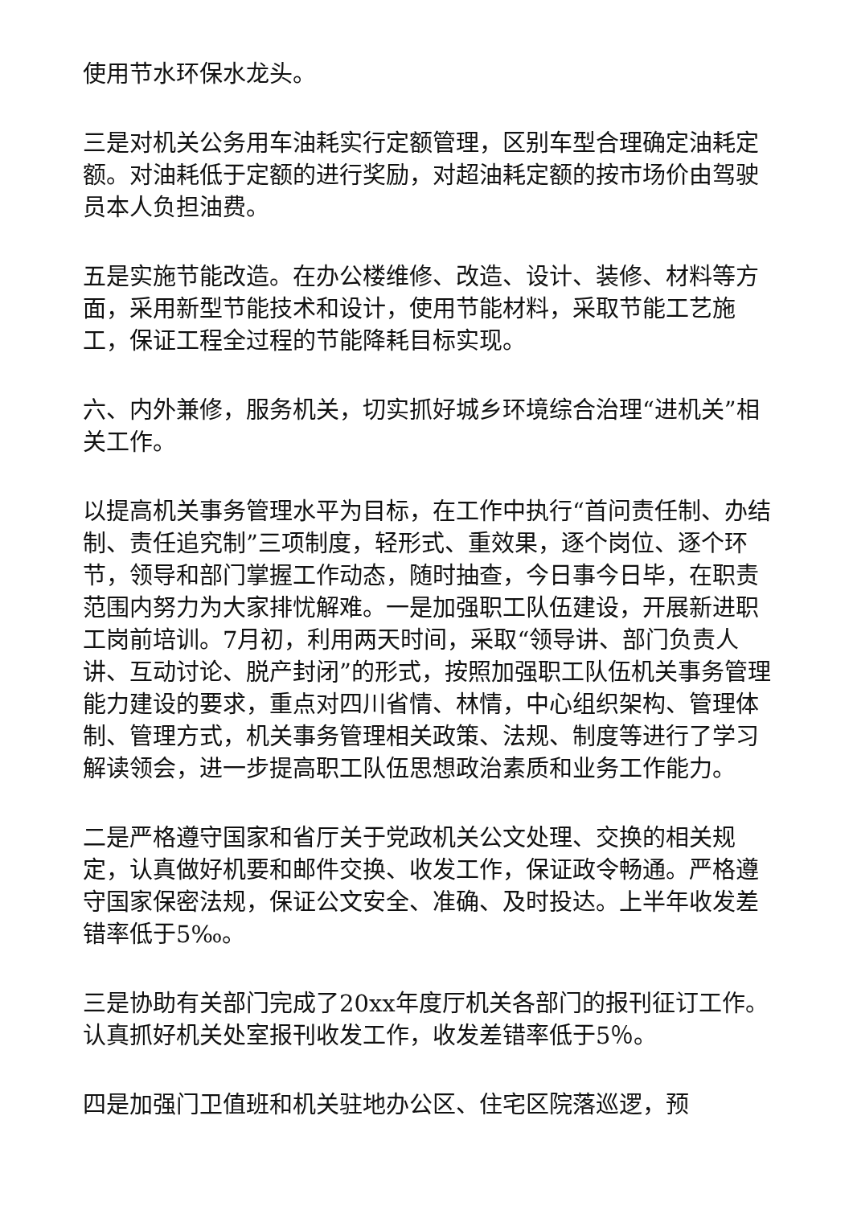使用节水环保水龙头。
三是对机关公务用车油耗实行定额管理，区别车型合理确定油耗定额。对油耗低于定额的进行奖励，对超油耗定额的按市场价由驾驶员本人负担油费。
五是实施节能改造。在办公楼维修、改造、设计、装修、材料等方面，采用新型节能技术和设计，使用节能材料，采取节能工艺施工，保证工程全过程的节能降耗目标实现。
六、内外兼修，服务机关，切实抓好城乡环境综合治理“进机关”相关工作。
以提高机关事务管理水平为目标，在工作中执行“首问责任制、办结制、责任追究制”三项制度，轻形式、重效果，逐个岗位、逐个环节，领导和部门掌握工作动态，随时抽查，今日事今日毕，在职责范围内努力为大家排忧解难。一是加强职工队伍建设，开展新进职工岗前培训。7月初，利用两天时间，采取“领导讲、部门负责人讲、互动讨论、脱产封闭”的形式，按照加强职工队伍机关事务管理能力建设的要求，重点对四川省情、林情，中心组织架构、管理体制、管理方式，机关事务管理相关政策、法规、制度等进行了学习解读领会，进一步提高职工队伍思想政治素质和业务工作能力。
二是严格遵守国家和省厅关于党政机关公文处理、交换的相关规定，认真做好机要和邮件交换、收发工作，保证政令畅通。严格遵守国家保密法规，保证公文安全、准确、及时投达。上半年收发差错率低于5‰。
三是协助有关部门完成了20xx年度厅机关各部门的报刊征订工作。认真抓好机关处室报刊收发工作，收发差错率低于5％。
四是加强门卫值班和机关驻地办公区、住宅区院落巡逻，预